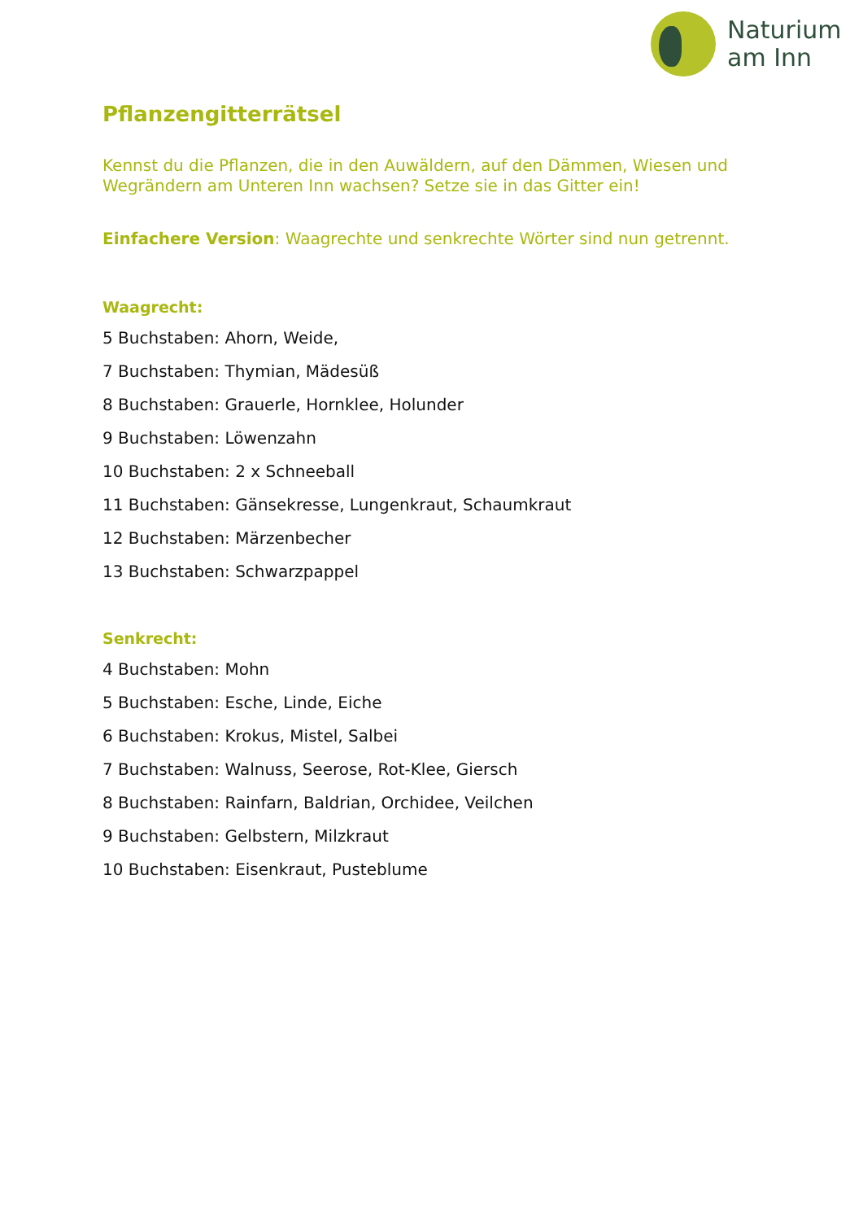Naturium
am Inn
Pflanzengitterrätsel
Kennst du die Pflanzen, die in den Auwäldern, auf den Dämmen, Wiesen und Wegrändern am Unteren Inn wachsen? Setze sie in das Gitter ein!
Einfachere Version: Waagrechte und senkrechte Wörter sind nun getrennt.
Waagrecht:
5 Buchstaben: Ahorn, Weide,
7 Buchstaben: Thymian, Mädesüß
8 Buchstaben: Grauerle, Hornklee, Holunder
9 Buchstaben: Löwenzahn
10 Buchstaben: 2 x Schneeball
11 Buchstaben: Gänsekresse, Lungenkraut, Schaumkraut
12 Buchstaben: Märzenbecher
13 Buchstaben: Schwarzpappel
Senkrecht:
4 Buchstaben: Mohn
5 Buchstaben: Esche, Linde, Eiche
6 Buchstaben: Krokus, Mistel, Salbei
7 Buchstaben: Walnuss, Seerose, Rot-Klee, Giersch
8 Buchstaben: Rainfarn, Baldrian, Orchidee, Veilchen
9 Buchstaben: Gelbstern, Milzkraut
10 Buchstaben: Eisenkraut, Pusteblume